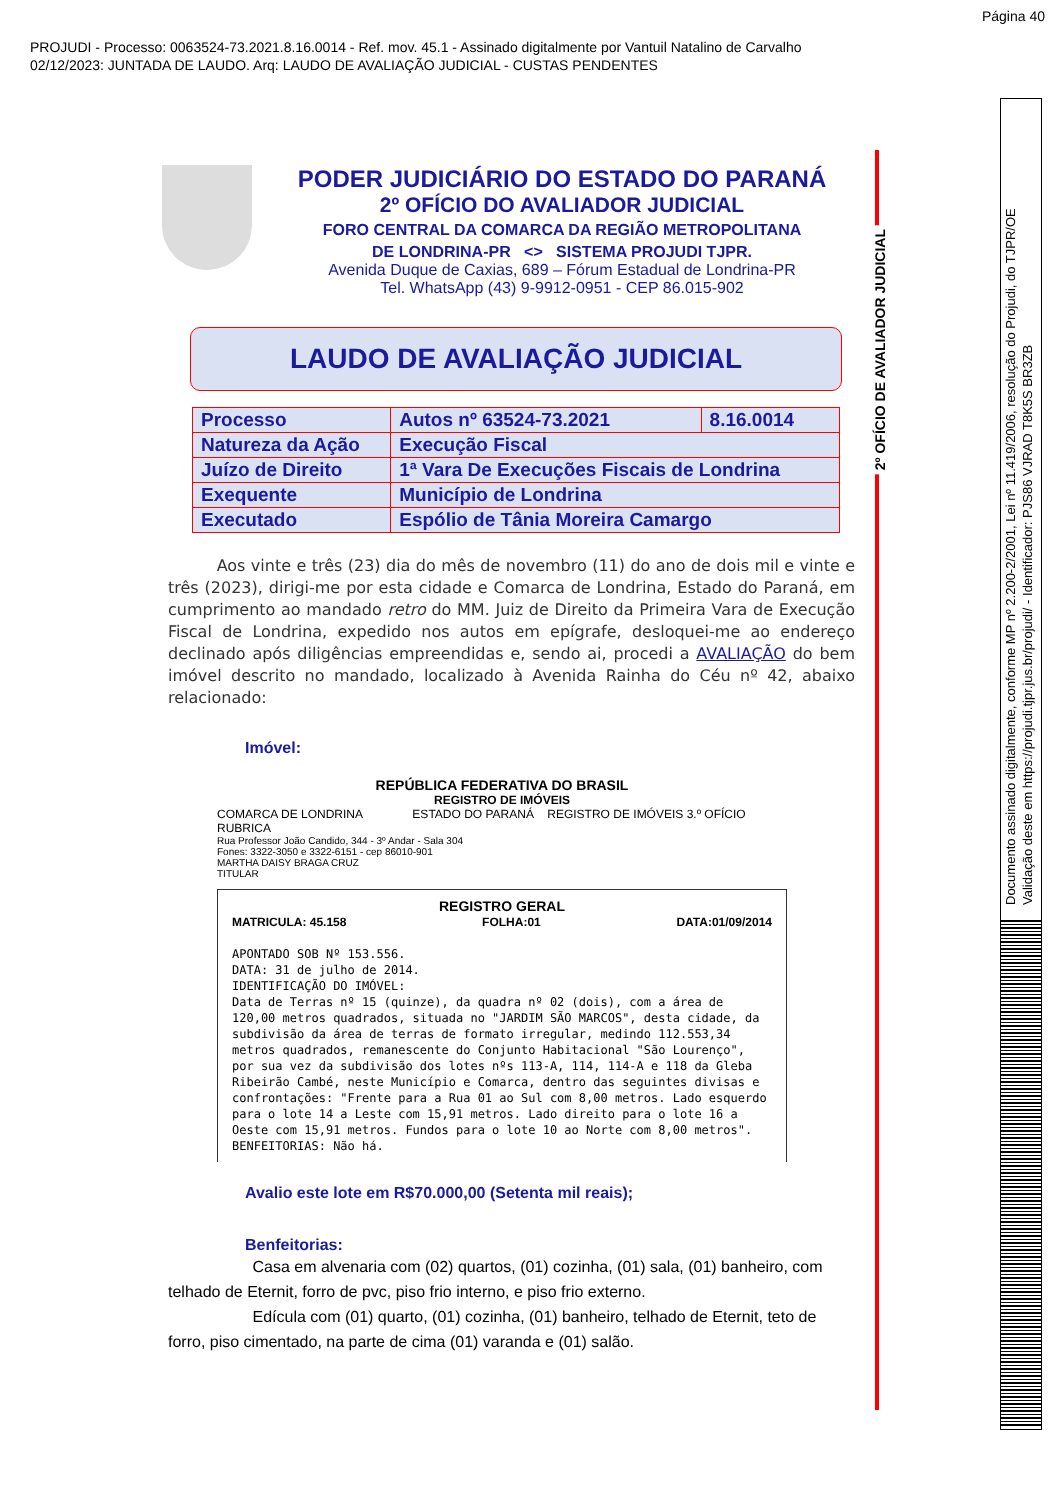Página 40
PROJUDI - Processo: 0063524-73.2021.8.16.0014 - Ref. mov. 45.1 - Assinado digitalmente por Vantuil Natalino de Carvalho
02/12/2023: JUNTADA DE LAUDO. Arq: LAUDO DE AVALIAÇÃO JUDICIAL - CUSTAS PENDENTES
PODER JUDICIÁRIO DO ESTADO DO PARANÁ
2º OFÍCIO DO AVALIADOR JUDICIAL
FORO CENTRAL DA COMARCA DA REGIÃO METROPOLITANA
DE LONDRINA-PR <> SISTEMA PROJUDI TJPR.
Avenida Duque de Caxias, 689 – Fórum Estadual de Londrina-PR
Tel. WhatsApp (43) 9-9912-0951 - CEP 86.015-902
LAUDO DE AVALIAÇÃO JUDICIAL
| Processo | Autos nº 63524-73.2021 | 8.16.0014 |
| Natureza da Ação | Execução Fiscal | |
| Juízo de Direito | 1ª Vara De Execuções Fiscais de Londrina | |
| Exequente | Município de Londrina | |
| Executado | Espólio de Tânia Moreira Camargo | |
Aos vinte e três (23) dia do mês de novembro (11) do ano de dois mil e vinte e três (2023), dirigi-me por esta cidade e Comarca de Londrina, Estado do Paraná, em cumprimento ao mandado retro do MM. Juiz de Direito da Primeira Vara de Execução Fiscal de Londrina, expedido nos autos em epígrafe, desloquei-me ao endereço declinado após diligências empreendidas e, sendo ai, procedi a AVALIAÇÃO do bem imóvel descrito no mandado, localizado à Avenida Rainha do Céu nº 42, abaixo relacionado:
Imóvel:
REPÚBLICA FEDERATIVA DO BRASIL
REGISTRO DE IMÓVEIS
COMARCA DE LONDRINA ESTADO DO PARANÁ REGISTRO DE IMÓVEIS 3.º OFÍCIO RUBRICA
Rua Professor João Candido, 344 - 3º Andar - Sala 304
Fones: 3322-3050 e 3322-6151 - cep 86010-901
MARTHA DAISY BRAGA CRUZ
TITULAR
REGISTRO GERAL
MATRICULA: 45.158 FOLHA:01 DATA:01/09/2014
APONTADO SOB Nº 153.556.
DATA: 31 de julho de 2014.
IDENTIFICAÇÃO DO IMÓVEL:
Data de Terras nº 15 (quinze), da quadra nº 02 (dois), com a área de 120,00 metros quadrados, situada no "JARDIM SÃO MARCOS", desta cidade, da subdivisão da área de terras de formato irregular, medindo 112.553,34 metros quadrados, remanescente do Conjunto Habitacional "São Lourenço", por sua vez da subdivisão dos lotes nºs 113-A, 114, 114-A e 118 da Gleba Ribeirão Cambé, neste Município e Comarca, dentro das seguintes divisas e confrontações: "Frente para a Rua 01 ao Sul com 8,00 metros. Lado esquerdo para o lote 14 a Leste com 15,91 metros. Lado direito para o lote 16 a Oeste com 15,91 metros. Fundos para o lote 10 ao Norte com 8,00 metros".
BENFEITORIAS: Não há.
Avalio este lote em R$70.000,00 (Setenta mil reais);
Benfeitorias:
Casa em alvenaria com (02) quartos, (01) cozinha, (01) sala, (01) banheiro, com telhado de Eternit, forro de pvc, piso frio interno, e piso frio externo.
Edícula com (01) quarto, (01) cozinha, (01) banheiro, telhado de Eternit, teto de forro, piso cimentado, na parte de cima (01) varanda e (01) salão.
2º OFÍCIO DE AVALIADOR JUDICIAL
Documento assinado digitalmente, conforme MP nº 2.200-2/2001, Lei nº 11.419/2006, resolução do Projudi, do TJPR/OE
Validação deste em https://projudi.tjpr.jus.br/projudi/ - Identificador: PJS86 VJRAD T8K5S BR3ZB